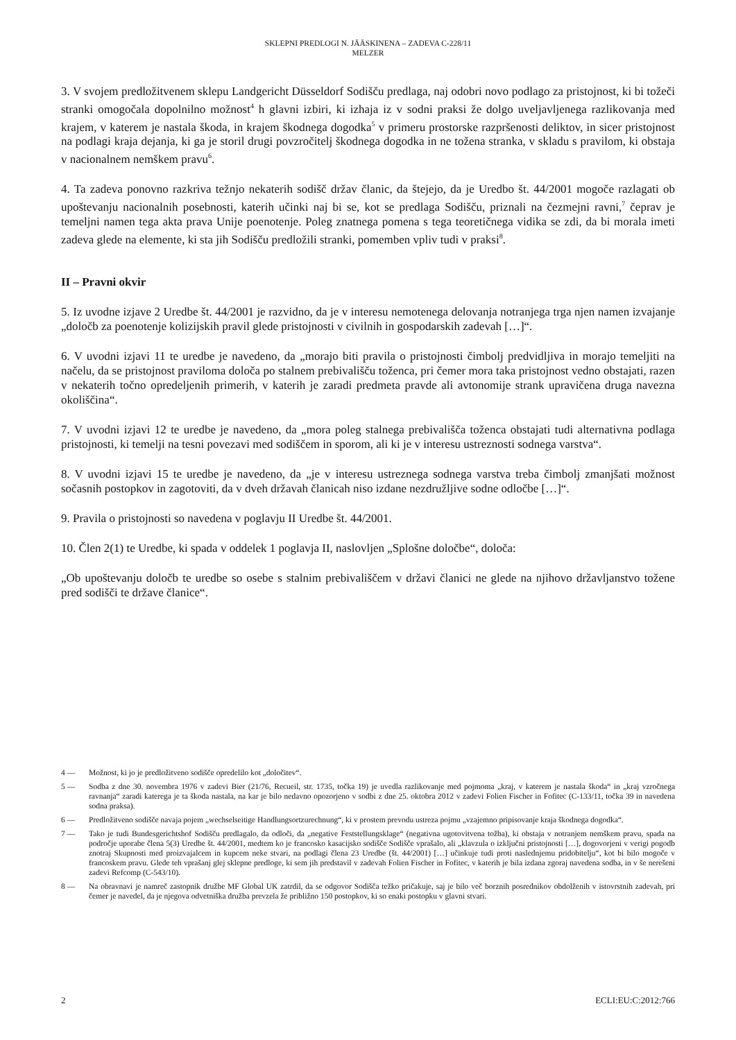SKLEPNI PREDLOGI N. JÄÄSKINENA – ZADEVA C-228/11
MELZER
3. V svojem predložitvenem sklepu Landgericht Düsseldorf Sodišču predlaga, naj odobri novo podlago za pristojnost, ki bi tožeči stranki omogočala dopolnilno možnost<sup>4</sup> h glavni izbiri, ki izhaja iz v sodni praksi že dolgo uveljavljenega razlikovanja med krajem, v katerem je nastala škoda, in krajem škodnega dogodka<sup>5</sup> v primeru prostorske razpršenosti deliktov, in sicer pristojnost na podlagi kraja dejanja, ki ga je storil drugi povzročitelj škodnega dogodka in ne tožena stranka, v skladu s pravilom, ki obstaja v nacionalnem nemškem pravu<sup>6</sup>.
4. Ta zadeva ponovno razkriva težnjo nekaterih sodišč držav članic, da štejejo, da je Uredbo št. 44/2001 mogoče razlagati ob upoštevanju nacionalnih posebnosti, katerih učinki naj bi se, kot se predlaga Sodišču, priznali na čezmejni ravni,<sup>7</sup> čeprav je temeljni namen tega akta prava Unije poenotenje. Poleg znatnega pomena s tega teoretičnega vidika se zdi, da bi morala imeti zadeva glede na elemente, ki sta jih Sodišču predložili stranki, pomemben vpliv tudi v praksi<sup>8</sup>.
II – Pravni okvir
5. Iz uvodne izjave 2 Uredbe št. 44/2001 je razvidno, da je v interesu nemotenega delovanja notranjega trga njen namen izvajanje „določb za poenotenje kolizijskih pravil glede pristojnosti v civilnih in gospodarskih zadevah […]“.
6. V uvodni izjavi 11 te uredbe je navedeno, da „morajo biti pravila o pristojnosti čimbolj predvidljiva in morajo temeljiti na načelu, da se pristojnost praviloma določa po stalnem prebivališču toženca, pri čemer mora taka pristojnost vedno obstajati, razen v nekaterih točno opredeljenih primerih, v katerih je zaradi predmeta pravde ali avtonomije strank upravičena druga navezna okoliščina“.
7. V uvodni izjavi 12 te uredbe je navedeno, da „mora poleg stalnega prebivališča toženca obstajati tudi alternativna podlaga pristojnosti, ki temelji na tesni povezavi med sodiščem in sporom, ali ki je v interesu ustreznosti sodnega varstva“.
8. V uvodni izjavi 15 te uredbe je navedeno, da „je v interesu ustreznega sodnega varstva treba čimbolj zmanjšati možnost sočasnih postopkov in zagotoviti, da v dveh državah članicah niso izdane nezdružljive sodne odločbe […]“.
9. Pravila o pristojnosti so navedena v poglavju II Uredbe št. 44/2001.
10. Člen 2(1) te Uredbe, ki spada v oddelek 1 poglavja II, naslovljen „Splošne določbe“, določa:
„Ob upoštevanju določb te uredbe so osebe s stalnim prebivališčem v državi članici ne glede na njihovo državljanstvo tožene pred sodišči te države članice“.
4 — Možnost, ki jo je predložitveno sodišče opredelilo kot „določitev“.
5 — Sodba z dne 30. novembra 1976 v zadevi Bier (21/76, Recueil, str. 1735, točka 19) je uvedla razlikovanje med pojmoma „kraj, v katerem je nastala škoda“ in „kraj vzročnega ravnanja“ zaradi katerega je ta škoda nastala, na kar je bilo nedavno opozorjeno v sodbi z dne 25. oktobra 2012 v zadevi Folien Fischer in Fofitec (C-133/11, točka 39 in navedena sodna praksa).
6 — Predložitveno sodišče navaja pojem „wechselseitige Handlungsortzurechnung“, ki v prostem prevodu ustreza pojmu „vzajemno pripisovanje kraja škodnega dogodka“.
7 — Tako je tudi Bundesgerichtshof Sodišču predlagalo, da odloči, da „negative Feststellungsklage“ (negativna ugotovitvena tožba), ki obstaja v notranjem nemškem pravu, spada na področje uporabe člena 5(3) Uredbe št. 44/2001, medtem ko je francosko kasacijsko sodišče Sodišče vprašalo, ali „klavzula o izključni pristojnosti […], dogovorjeni v verigi pogodb znotraj Skupnosti med proizvajalcem in kupcem neke stvari, na podlagi člena 23 Uredbe (št. 44/2001) […] učinkuje tudi proti naslednjemu pridobitelju“, kot bi bilo mogoče v francoskem pravu. Glede teh vprašanj glej sklepne predloge, ki sem jih predstavil v zadevah Folien Fischer in Fofitec, v katerih je bila izdana zgoraj navedena sodba, in v še nerešeni zadevi Refcomp (C-543/10).
8 — Na obravnavi je namreč zastopnik družbe MF Global UK zatrdil, da se odgovor Sodišča težko pričakuje, saj je bilo več borznih posrednikov obdolženih v istovrstnih zadevah, pri čemer je navedel, da je njegova odvetniška družba prevzela že približno 150 postopkov, ki so enaki postopku v glavni stvari.
2 ECLI:EU:C:2012:766